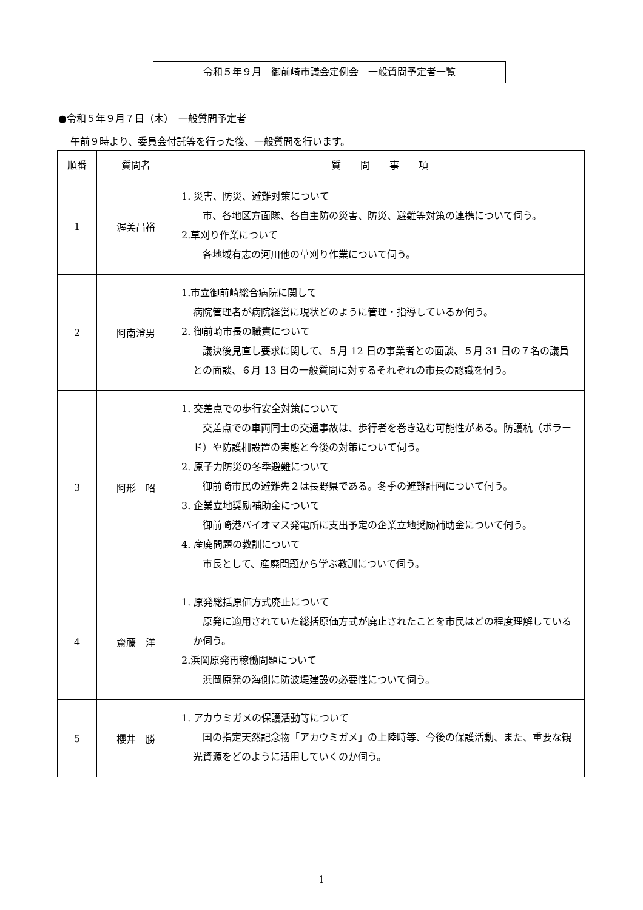令和５年９月　御前崎市議会定例会　一般質問予定者一覧
●令和５年９月７日（木）　一般質問予定者
午前９時より、委員会付託等を行った後、一般質問を行います。
| 順番 | 質問者 | 質 問 事 項 |
| --- | --- | --- |
| 1 | 渥美昌裕 | 1. 災害、防災、避難対策について 市、各地区方面隊、各自主防の災害、防災、避難等対策の連携について伺う。 2.草刈り作業について 各地域有志の河川他の草刈り作業について伺う。 |
| 2 | 阿南澄男 | 1.市立御前崎総合病院に関して 病院管理者が病院経営に現状どのように管理・指導しているか伺う。 2. 御前崎市長の職責について 議決後見直し要求に関して、５月 12 日の事業者との面談、５月 31 日の７名の議員との面談、６月 13 日の一般質問に対するそれぞれの市長の認識を伺う。 |
| 3 | 阿形 昭 | 1. 交差点での歩行安全対策について 交差点での車両同士の交通事故は、歩行者を巻き込む可能性がある。防護杭（ボラード）や防護柵設置の実態と今後の対策について伺う。 2. 原子力防災の冬季避難について 御前崎市民の避難先２は長野県である。冬季の避難計画について伺う。 3. 企業立地奨励補助金について 御前崎港バイオマス発電所に支出予定の企業立地奨励補助金について伺う。 4. 産廃問題の教訓について 市長として、産廃問題から学ぶ教訓について伺う。 |
| 4 | 齋藤 洋 | 1. 原発総括原価方式廃止について 原発に適用されていた総括原価方式が廃止されたことを市民はどの程度理解しているか伺う。 2.浜岡原発再稼働問題について 浜岡原発の海側に防波堤建設の必要性について伺う。 |
| 5 | 櫻井 勝 | 1. アカウミガメの保護活動等について 国の指定天然記念物「アカウミガメ」の上陸時等、今後の保護活動、また、重要な観光資源をどのように活用していくのか伺う。 |
1